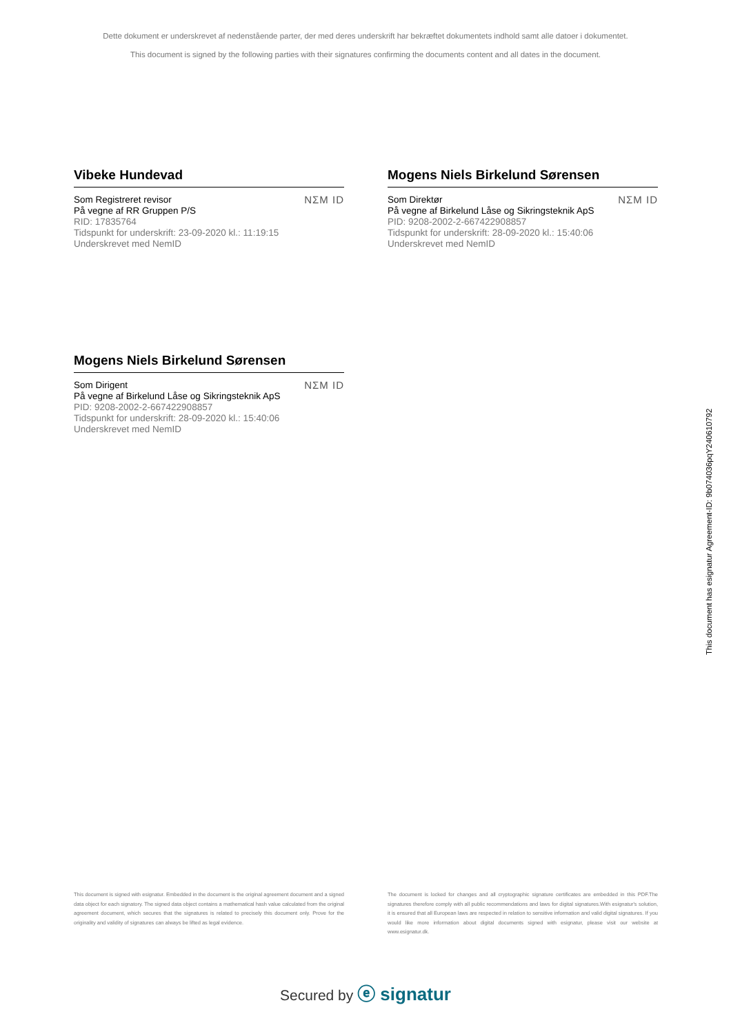Dette dokument er underskrevet af nedenstående parter, der med deres underskrift har bekræftet dokumentets indhold samt alle datoer i dokumentet.
This document is signed by the following parties with their signatures confirming the documents content and all dates in the document.
Vibeke Hundevad
Som Registreret revisor
På vegne af RR Gruppen P/S
RID: 17835764
Tidspunkt for underskrift: 23-09-2020 kl.: 11:19:15
Underskrevet med NemID
NΣM ID
Mogens Niels Birkelund Sørensen
Som Direktør
På vegne af Birkelund Låse og Sikringsteknik ApS
PID: 9208-2002-2-667422908857
Tidspunkt for underskrift: 28-09-2020 kl.: 15:40:06
Underskrevet med NemID
NΣM ID
Mogens Niels Birkelund Sørensen
Som Dirigent
På vegne af Birkelund Låse og Sikringsteknik ApS
PID: 9208-2002-2-667422908857
Tidspunkt for underskrift: 28-09-2020 kl.: 15:40:06
Underskrevet med NemID
NΣM ID
This document is signed with esignatur. Embedded in the document is the original agreement document and a signed data object for each signatory. The signed data object contains a mathematical hash value calculated from the original agreement document, which secures that the signatures is related to precisely this document only. Prove for the originality and validity of signatures can always be lifted as legal evidence.
The document is locked for changes and all cryptographic signature certificates are embedded in this PDF.The signatures therefore comply with all public recommendations and laws for digital signatures.With esignatur's solution, it is ensured that all European laws are respected in relation to sensitive information and valid digital signatures. If you would like more information about digital documents signed with esignatur, please visit our website at www.esignatur.dk.
Secured by ⓔ signatur
This document has esignatur Agreement-ID: 9b074036pqY240610792